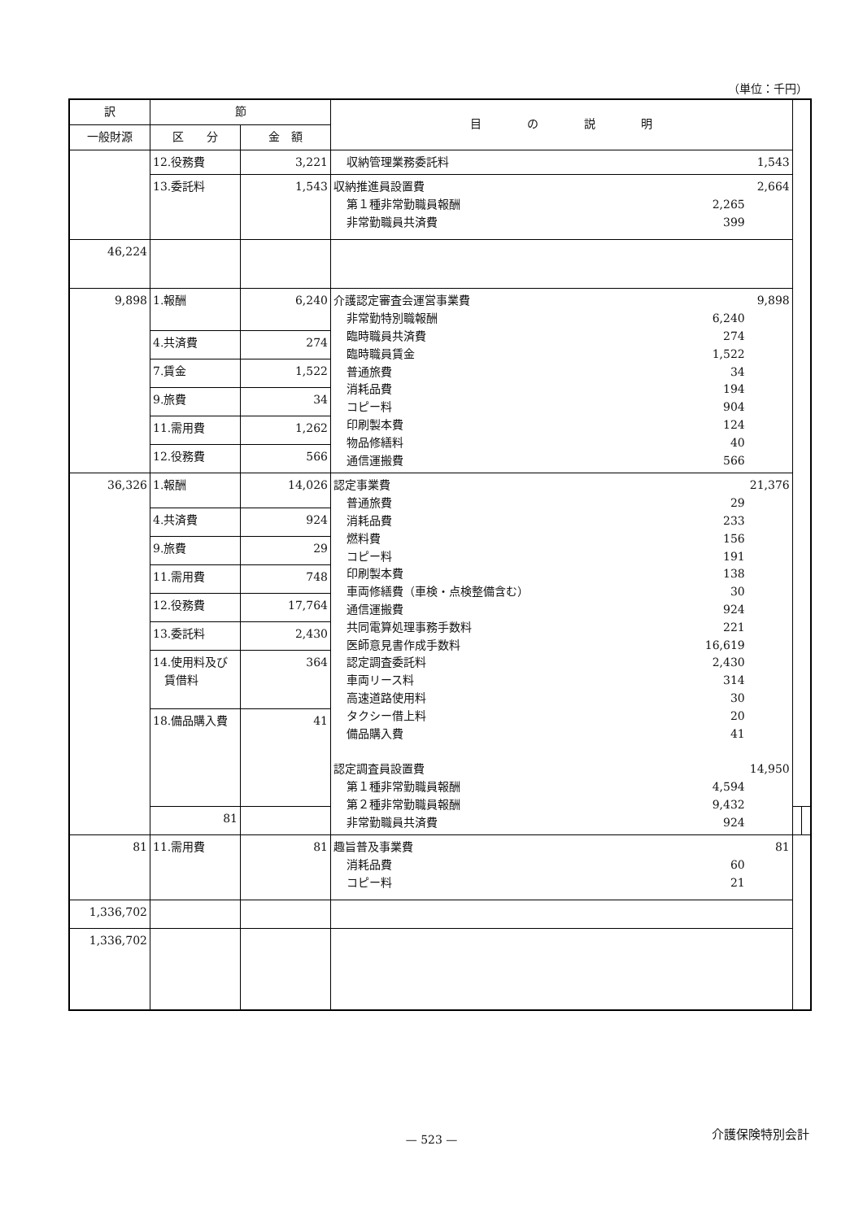（単位：千円）
| 訳 | 節 | | 目 の 説 明 | | |
| --- | --- | --- | --- | --- | --- |
| 一般財源 | 区 分 | 金 額 | | | |
| | 12.役務費 | 3,221 | 収納管理業務委託料 1,543 | | |
| | 13.委託料 | 1,543 | 収納推進員設置費 2,664 第１種非常勤職員報酬 2,265 非常勤職員共済費 399 | | |
| 46,224 | | | | | |
| 9,898 | 1.報酬 | 6,240 | 介護認定審査会運営事業費 9,898 非常勤特別職報酬 6,240 臨時職員共済費 274 臨時職員賃金 1,522 普通旅費 34 消耗品費 194 コピー料 904 印刷製本費 124 物品修繕料 40 通信運搬費 566 | | |
| | 4.共済費 | 274 | | | |
| | 7.賃金 | 1,522 | | | |
| | 9.旅費 | 34 | | | |
| | 11.需用費 | 1,262 | | | |
| | 12.役務費 | 566 | | | |
| 36,326 | 1.報酬 | 14,026 | 認定事業費 21,376 普通旅費 29 消耗品費 233 燃料費 156 コピー料 191 印刷製本費 138 車両修繕費（車検・点検整備含む） 30 通信運搬費 924 共同電算処理事務手数料 221 医師意見書作成手数料 16,619 認定調査委託料 2,430 車両リース料 314 高速道路使用料 30 タクシー借上料 20 備品購入費 41 認定調査員設置費 14,950 第１種非常勤職員報酬 4,594 第２種非常勤職員報酬 9,432 非常勤職員共済費 924 | | |
| | 4.共済費 | 924 | | | |
| | 9.旅費 | 29 | | | |
| | 11.需用費 | 748 | | | |
| | 12.役務費 | 17,764 | | | |
| | 13.委託料 | 2,430 | | | |
| | 14.使用料及び 賃借料 | 364 | | | |
| | 18.備品購入費 | 41 | | | |
| | 81 | | | | |
| 81 | 11.需用費 | 81 | 趣旨普及事業費 81 消耗品費 60 コピー料 21 | | |
| 1,336,702 | | | | | |
| 1,336,702 | | | | | |
介護保険特別会計
— 523 —